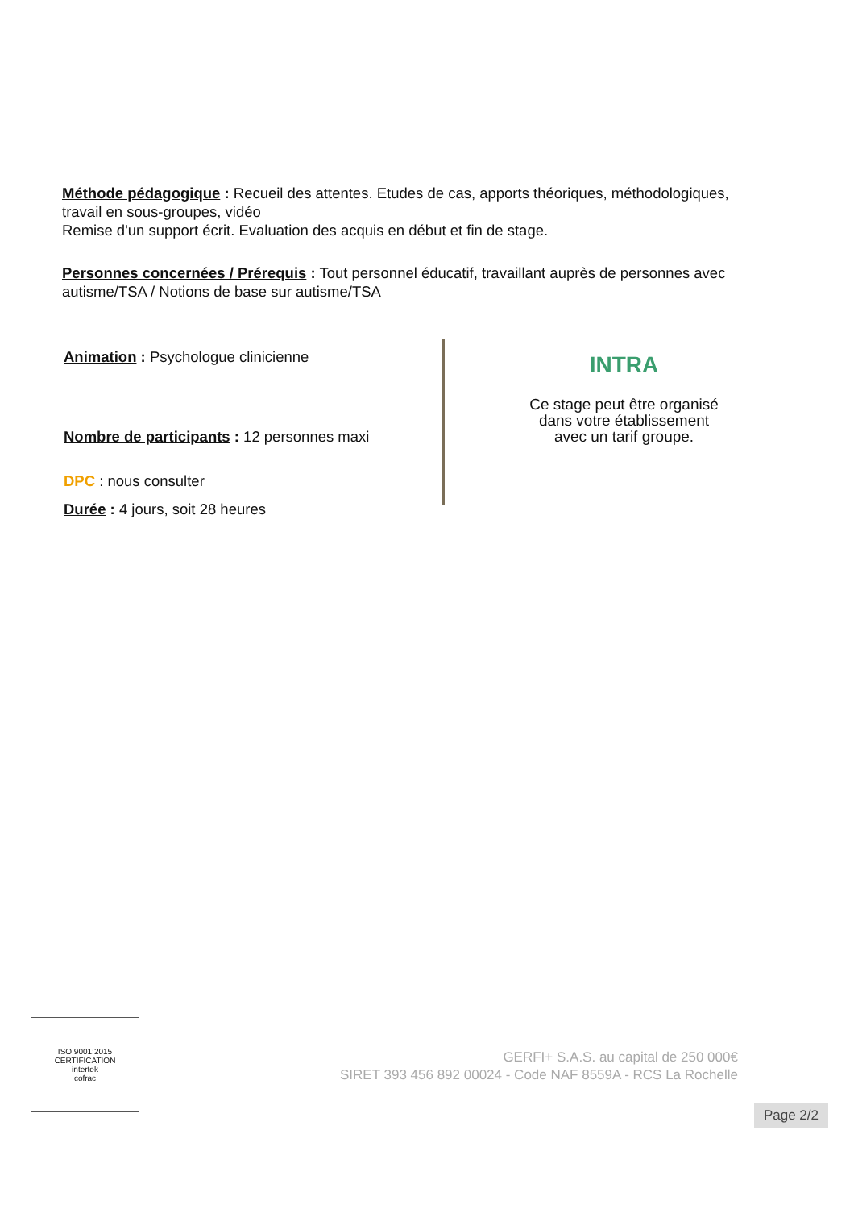Méthode pédagogique : Recueil des attentes. Etudes de cas, apports théoriques, méthodologiques, travail en sous-groupes, vidéo
Remise d'un support écrit. Evaluation des acquis en début et fin de stage.
Personnes concernées / Prérequis : Tout personnel éducatif, travaillant auprès de personnes avec autisme/TSA / Notions de base sur autisme/TSA
Animation : Psychologue clinicienne
Nombre de participants : 12 personnes maxi
DPC : nous consulter
Durée : 4 jours, soit 28 heures
INTRA
Ce stage peut être organisé
dans votre établissement
avec un tarif groupe.
ISO 9001:2015 CERTIFICATION
intertek
cofrac
GERFI+ S.A.S. au capital de 250 000€
SIRET 393 456 892 00024 - Code NAF 8559A - RCS La Rochelle
Page 2/2